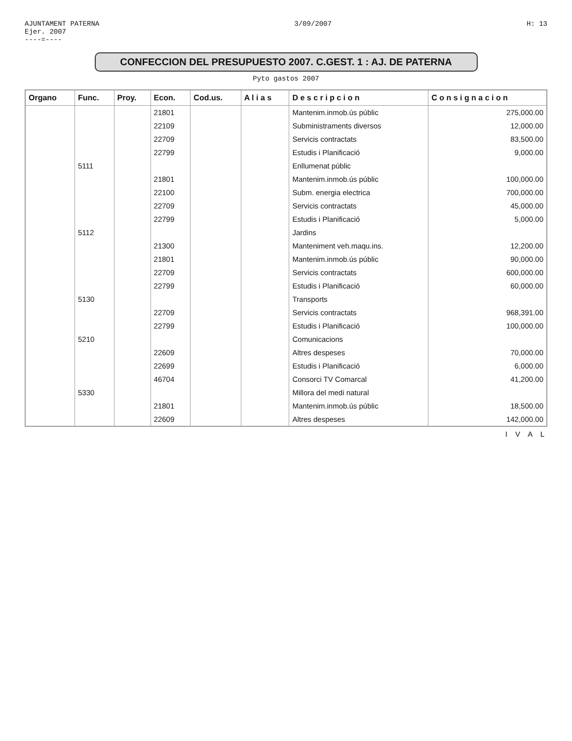AJUNTAMENT PATERNA
Ejer. 2007
----=----
3/09/2007 H: 13
CONFECCION DEL PRESUPUESTO 2007. C.GEST. 1 : AJ. DE PATERNA
Pyto gastos 2007
| Organo | Func. | Proy. | Econ. | Cod.us. | A l i a s | D e s c r i p c i o n | C o n s i g n a c i o n |
| --- | --- | --- | --- | --- | --- | --- | --- |
| | | | 21801 | | | Mantenim.inmob.ús públic | 275,000.00 |
| | | | 22109 | | | Subministraments diversos | 12,000.00 |
| | | | 22709 | | | Servicis contractats | 83,500.00 |
| | | | 22799 | | | Estudis i Planificació | 9,000.00 |
| | 5111 | | | | | Enllumenat públic | |
| | | | 21801 | | | Mantenim.inmob.ús públic | 100,000.00 |
| | | | 22100 | | | Subm. energia electrica | 700,000.00 |
| | | | 22709 | | | Servicis contractats | 45,000.00 |
| | | | 22799 | | | Estudis i Planificació | 5,000.00 |
| | 5112 | | | | | Jardins | |
| | | | 21300 | | | Manteniment veh.maqu.ins. | 12,200.00 |
| | | | 21801 | | | Mantenim.inmob.ús públic | 90,000.00 |
| | | | 22709 | | | Servicis contractats | 600,000.00 |
| | | | 22799 | | | Estudis i Planificació | 60,000.00 |
| | 5130 | | | | | Transports | |
| | | | 22709 | | | Servicis contractats | 968,391.00 |
| | | | 22799 | | | Estudis i Planificació | 100,000.00 |
| | 5210 | | | | | Comunicacions | |
| | | | 22609 | | | Altres despeses | 70,000.00 |
| | | | 22699 | | | Estudis i Planificació | 6,000.00 |
| | | | 46704 | | | Consorci TV Comarcal | 41,200.00 |
| | 5330 | | | | | Millora del medi natural | |
| | | | 21801 | | | Mantenim.inmob.ús públic | 18,500.00 |
| | | | 22609 | | | Altres despeses | 142,000.00 |
I V A L